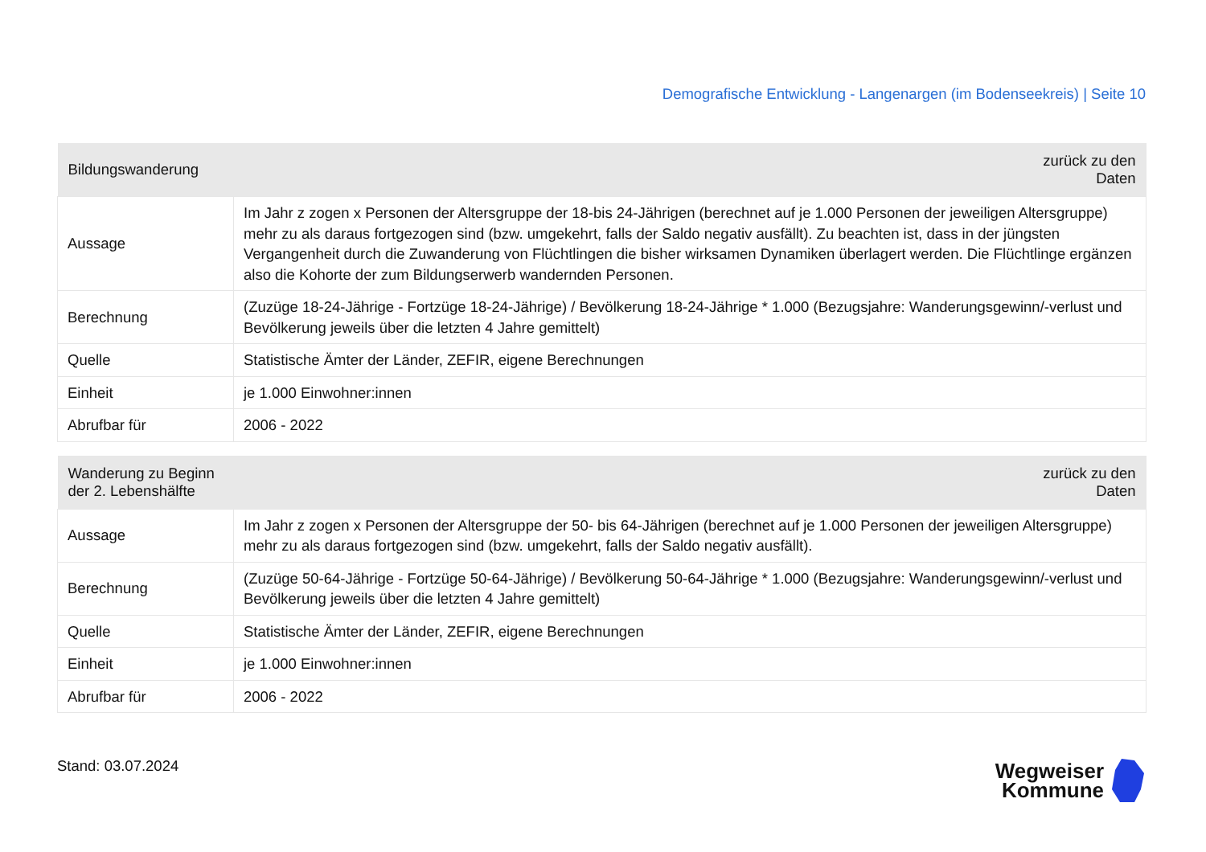Demografische Entwicklung - Langenargen (im Bodenseekreis) | Seite 10
| Bildungswanderung | zurück zu den Daten |
| --- | --- |
| Aussage | Im Jahr z zogen x Personen der Altersgruppe der 18-bis 24-Jährigen (berechnet auf je 1.000 Personen der jeweiligen Altersgruppe) mehr zu als daraus fortgezogen sind (bzw. umgekehrt, falls der Saldo negativ ausfällt). Zu beachten ist, dass in der jüngsten Vergangenheit durch die Zuwanderung von Flüchtlingen die bisher wirksamen Dynamiken überlagert werden. Die Flüchtlinge ergänzen also die Kohorte der zum Bildungserwerb wandernden Personen. |
| Berechnung | (Zuzüge 18-24-Jährige - Fortzüge 18-24-Jährige) / Bevölkerung 18-24-Jährige * 1.000 (Bezugsjahre: Wanderungsgewinn/-verlust und Bevölkerung jeweils über die letzten 4 Jahre gemittelt) |
| Quelle | Statistische Ämter der Länder, ZEFIR, eigene Berechnungen |
| Einheit | je 1.000 Einwohner:innen |
| Abrufbar für | 2006 - 2022 |
| Wanderung zu Beginn der 2. Lebenshälfte | zurück zu den Daten |
| --- | --- |
| Aussage | Im Jahr z zogen x Personen der Altersgruppe der 50- bis 64-Jährigen (berechnet auf je 1.000 Personen der jeweiligen Altersgruppe) mehr zu als daraus fortgezogen sind (bzw. umgekehrt, falls der Saldo negativ ausfällt). |
| Berechnung | (Zuzüge 50-64-Jährige - Fortzüge 50-64-Jährige) / Bevölkerung 50-64-Jährige * 1.000 (Bezugsjahre: Wanderungsgewinn/-verlust und Bevölkerung jeweils über die letzten 4 Jahre gemittelt) |
| Quelle | Statistische Ämter der Länder, ZEFIR, eigene Berechnungen |
| Einheit | je 1.000 Einwohner:innen |
| Abrufbar für | 2006 - 2022 |
Stand: 03.07.2024
Wegweiser
Kommune